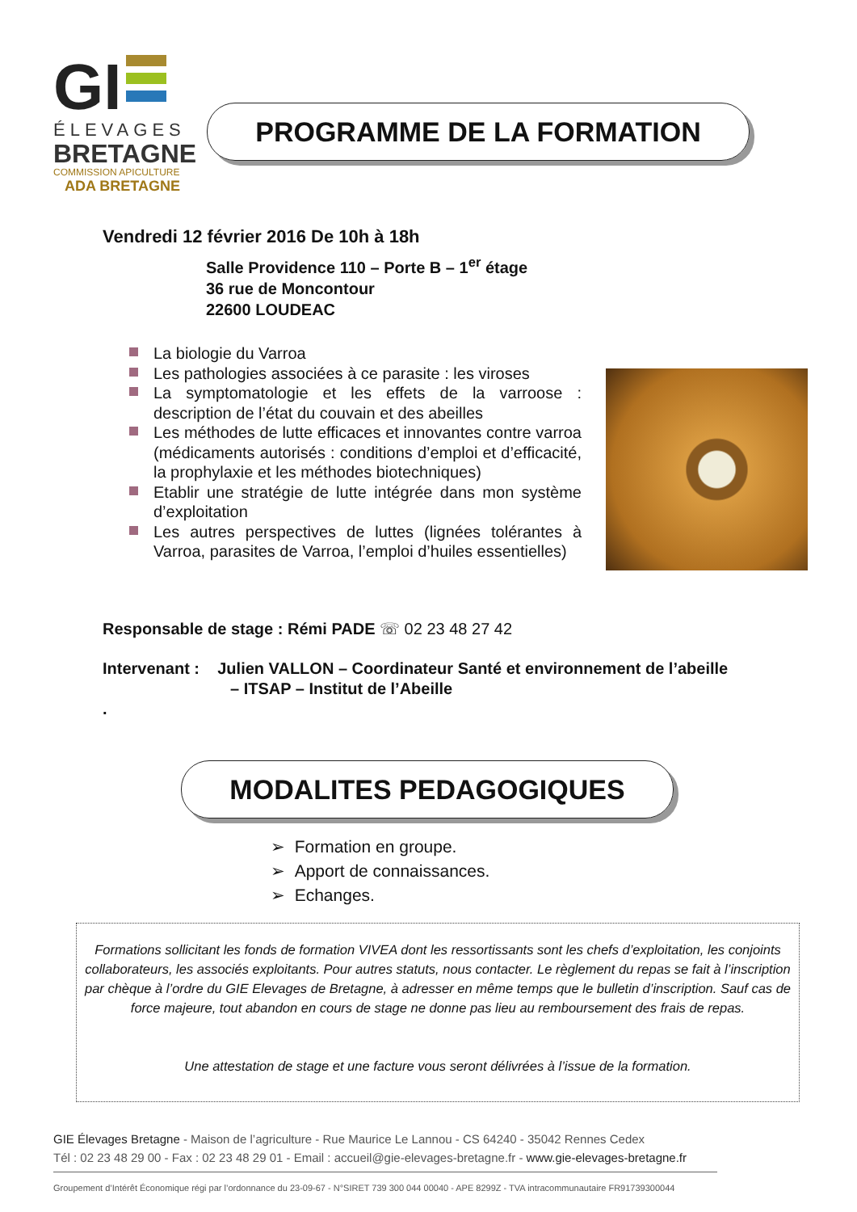GI
ÉLEVAGES
BRETAGNE
COMMISSION APICULTURE
ADA BRETAGNE
PROGRAMME DE LA FORMATION
Vendredi 12 février 2016 De 10h à 18h
Salle Providence 110 – Porte B – 1<sup>er</sup> étage
36 rue de Moncontour
22600 LOUDEAC
La biologie du Varroa
Les pathologies associées à ce parasite : les viroses
La symptomatologie et les effets de la varroose : description de l’état du couvain et des abeilles
Les méthodes de lutte efficaces et innovantes contre varroa (médicaments autorisés : conditions d’emploi et d’efficacité, la prophylaxie et les méthodes biotechniques)
Etablir une stratégie de lutte intégrée dans mon système d’exploitation
Les autres perspectives de luttes (lignées tolérantes à Varroa, parasites de Varroa, l’emploi d’huiles essentielles)
Responsable de stage : Rémi PADE ☏ 02 23 48 27 42
Intervenant : Julien VALLON – Coordinateur Santé et environnement de l’abeille
– ITSAP – Institut de l’Abeille
.
MODALITES PEDAGOGIQUES
➢ Formation en groupe.
➢ Apport de connaissances.
➢ Echanges.
Formations sollicitant les fonds de formation VIVEA dont les ressortissants sont les chefs d’exploitation, les conjoints collaborateurs, les associés exploitants. Pour autres statuts, nous contacter. Le règlement du repas se fait à l’inscription par chèque à l’ordre du GIE Elevages de Bretagne, à adresser en même temps que le bulletin d’inscription. Sauf cas de force majeure, tout abandon en cours de stage ne donne pas lieu au remboursement des frais de repas.
Une attestation de stage et une facture vous seront délivrées à l’issue de la formation.
GIE Élevages Bretagne - Maison de l’agriculture - Rue Maurice Le Lannou - CS 64240 - 35042 Rennes Cedex
Tél : 02 23 48 29 00 - Fax : 02 23 48 29 01 - Email : accueil@gie-elevages-bretagne.fr - www.gie-elevages-bretagne.fr
Groupement d’Intérêt Économique régi par l’ordonnance du 23-09-67 - N°SIRET 739 300 044 00040 - APE 8299Z - TVA intracommunautaire FR91739300044